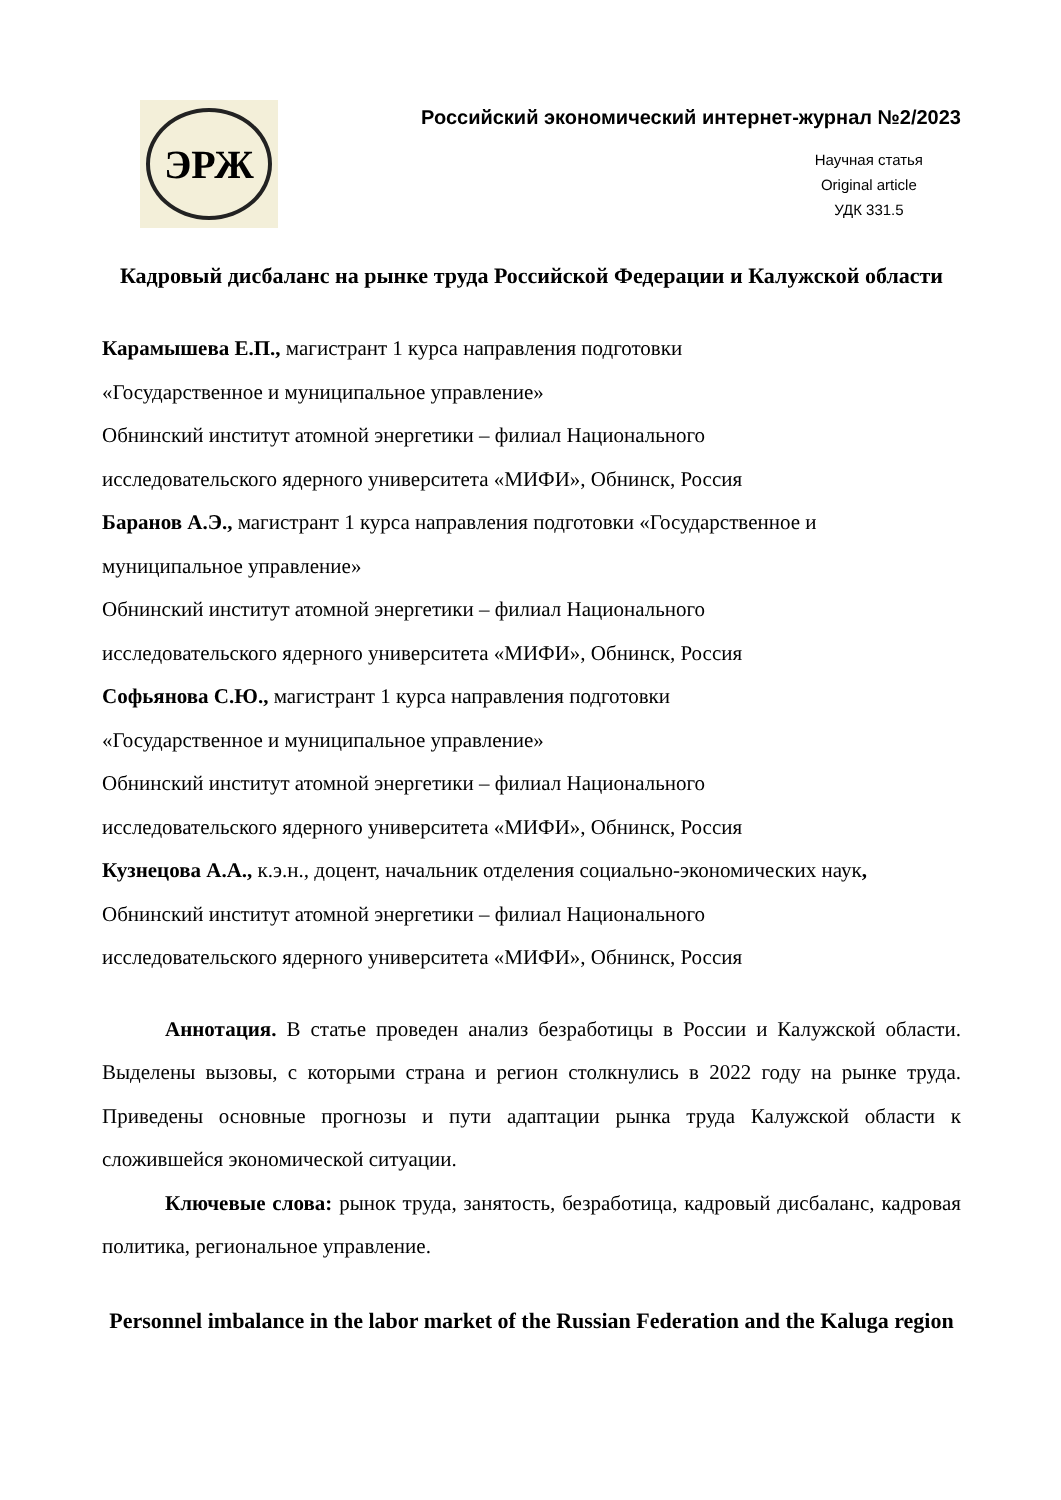ЭРЖ
Российский экономический интернет-журнал №2/2023
Научная статья
Original article
УДК 331.5
Кадровый дисбаланс на рынке труда Российской Федерации и Калужской области
Карамышева Е.П., магистрант 1 курса направления подготовки
«Государственное и муниципальное управление»
Обнинский институт атомной энергетики – филиал Национального
исследовательского ядерного университета «МИФИ», Обнинск, Россия
Баранов А.Э., магистрант 1 курса направления подготовки «Государственное и муниципальное управление»
Обнинский институт атомной энергетики – филиал Национального
исследовательского ядерного университета «МИФИ», Обнинск, Россия
Софьянова С.Ю., магистрант 1 курса направления подготовки
«Государственное и муниципальное управление»
Обнинский институт атомной энергетики – филиал Национального
исследовательского ядерного университета «МИФИ», Обнинск, Россия
Кузнецова А.А., к.э.н., доцент, начальник отделения социально-экономических наук, Обнинский институт атомной энергетики – филиал Национального
исследовательского ядерного университета «МИФИ», Обнинск, Россия
Аннотация. В статье проведен анализ безработицы в России и Калужской области. Выделены вызовы, с которыми страна и регион столкнулись в 2022 году на рынке труда. Приведены основные прогнозы и пути адаптации рынка труда Калужской области к сложившейся экономической ситуации.
Ключевые слова: рынок труда, занятость, безработица, кадровый дисбаланс, кадровая политика, региональное управление.
Personnel imbalance in the labor market of the Russian Federation and the Kaluga region